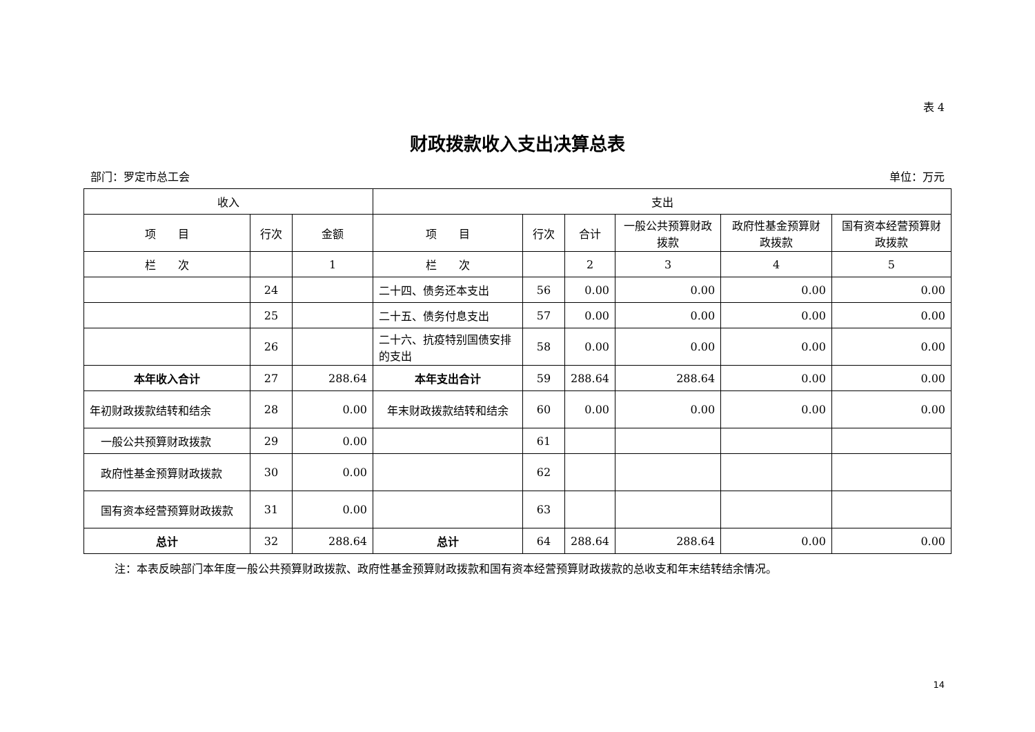表 4
财政拨款收入支出决算总表
部门：罗定市总工会 单位：万元
| 收入 | | | 支出 | | | | | |
| --- | --- | --- | --- | --- | --- | --- | --- | --- |
| 项 目 | 行次 | 金额 | 项 目 | 行次 | 合计 | 一般公共预算财政拨款 | 政府性基金预算财政拨款 | 国有资本经营预算财政拨款 |
| 栏 次 | | 1 | 栏 次 | | 2 | 3 | 4 | 5 |
| | 24 | | 二十四、债务还本支出 | 56 | 0.00 | 0.00 | 0.00 | 0.00 |
| | 25 | | 二十五、债务付息支出 | 57 | 0.00 | 0.00 | 0.00 | 0.00 |
| | 26 | | 二十六、抗疫特别国债安排的支出 | 58 | 0.00 | 0.00 | 0.00 | 0.00 |
| 本年收入合计 | 27 | 288.64 | 本年支出合计 | 59 | 288.64 | 288.64 | 0.00 | 0.00 |
| 年初财政拨款结转和结余 | 28 | 0.00 | 年末财政拨款结转和结余 | 60 | 0.00 | 0.00 | 0.00 | 0.00 |
| 一般公共预算财政拨款 | 29 | 0.00 | | 61 | | | | |
| 政府性基金预算财政拨款 | 30 | 0.00 | | 62 | | | | |
| 国有资本经营预算财政拨款 | 31 | 0.00 | | 63 | | | | |
| 总计 | 32 | 288.64 | 总计 | 64 | 288.64 | 288.64 | 0.00 | 0.00 |
注：本表反映部门本年度一般公共预算财政拨款、政府性基金预算财政拨款和国有资本经营预算财政拨款的总收支和年末结转结余情况。
14